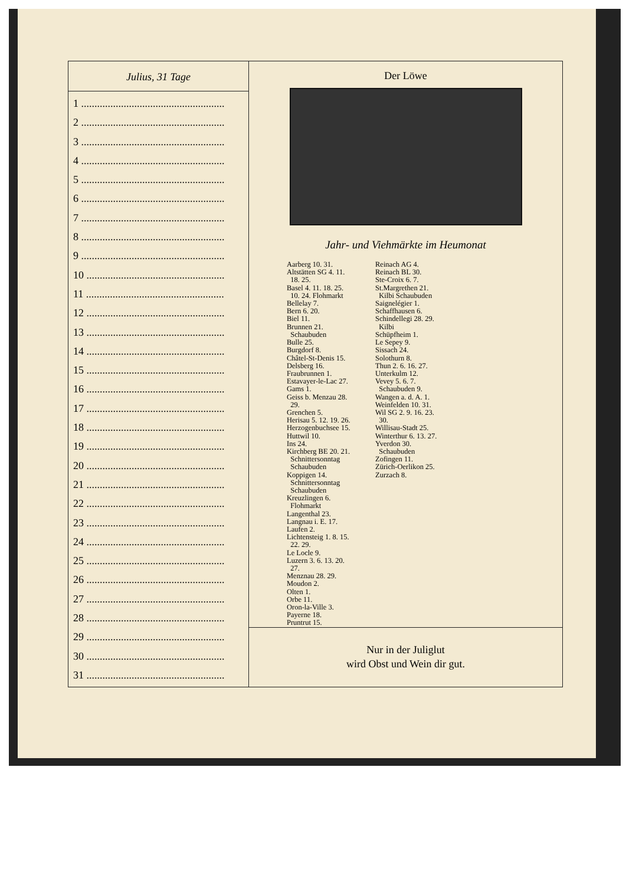Julius, 31 Tage
1 ......................................................
2 ......................................................
3 ......................................................
4 ......................................................
5 ......................................................
6 ......................................................
7 ......................................................
8 ......................................................
9 ......................................................
10 ....................................................
11 ....................................................
12 ....................................................
13 ....................................................
14 ....................................................
15 ....................................................
16 ....................................................
17 ....................................................
18 ....................................................
19 ....................................................
20 ....................................................
21 ....................................................
22 ....................................................
23 ....................................................
24 ....................................................
25 ....................................................
26 ....................................................
27 ....................................................
28 ....................................................
29 ....................................................
30 ....................................................
31 ....................................................
Der Löwe
Jahr- und Viehmärkte im Heumonat
Aarberg 10. 31.
Altstätten SG 4. 11.
18. 25.
Basel 4. 11. 18. 25.
10. 24. Flohmarkt
Bellelay 7.
Bern 6. 20.
Biel 11.
Brunnen 21.
Schaubuden
Bulle 25.
Burgdorf 8.
Châtel-St-Denis 15.
Delsberg 16.
Fraubrunnen 1.
Estavayer-le-Lac 27.
Gams 1.
Geiss b. Menzau 28.
29.
Grenchen 5.
Herisau 5. 12. 19. 26.
Herzogenbuchsee 15.
Huttwil 10.
Ins 24.
Kirchberg BE 20. 21.
Schnittersonntag
Schaubuden
Koppigen 14.
Schnittersonntag
Schaubuden
Kreuzlingen 6.
Flohmarkt
Langenthal 23.
Langnau i. E. 17.
Laufen 2.
Lichtensteig 1. 8. 15.
22. 29.
Le Locle 9.
Luzern 3. 6. 13. 20.
27.
Menznau 28. 29.
Moudon 2.
Olten 1.
Orbe 11.
Oron-la-Ville 3.
Payerne 18.
Pruntrut 15.
Reinach AG 4.
Reinach BL 30.
Ste-Croix 6. 7.
St.Margrethen 21.
Kilbi Schaubuden
Saignelégier 1.
Schaffhausen 6.
Schindellegi 28. 29.
Kilbi
Schüpfheim 1.
Le Sepey 9.
Sissach 24.
Solothurn 8.
Thun 2. 6. 16. 27.
Unterkulm 12.
Vevey 5. 6. 7.
Schaubuden 9.
Wangen a. d. A. 1.
Weinfelden 10. 31.
Wil SG 2. 9. 16. 23.
30.
Willisau-Stadt 25.
Winterthur 6. 13. 27.
Yverdon 30.
Schaubuden
Zofingen 11.
Zürich-Oerlikon 25.
Zurzach 8.
Nur in der Juliglut
wird Obst und Wein dir gut.